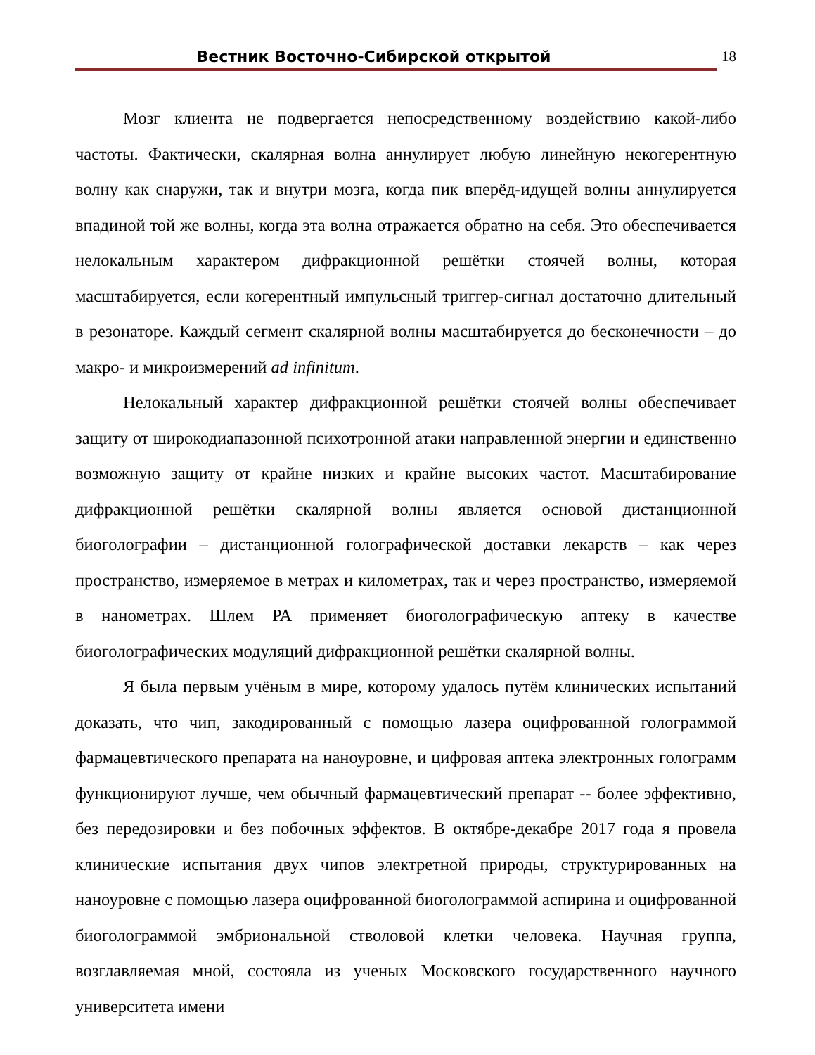Вестник Восточно-Сибирской открытой
18
Мозг клиента не подвергается непосредственному воздействию какой-либо частоты. Фактически, скалярная волна аннулирует любую линейную некогерентную волну как снаружи, так и внутри мозга, когда пик вперёд-идущей волны аннулируется впадиной той же волны, когда эта волна отражается обратно на себя. Это обеспечивается нелокальным характером дифракционной решётки стоячей волны, которая масштабируется, если когерентный импульсный триггер-сигнал достаточно длительный в резонаторе. Каждый сегмент скалярной волны масштабируется до бесконечности – до макро- и микроизмерений ad infinitum.
Нелокальный характер дифракционной решётки стоячей волны обеспечивает защиту от широкодиапазонной психотронной атаки направленной энергии и единственно возможную защиту от крайне низких и крайне высоких частот. Масштабирование дифракционной решётки скалярной волны является основой дистанционной биоголографии – дистанционной голографической доставки лекарств – как через пространство, измеряемое в метрах и километрах, так и через пространство, измеряемой в нанометрах. Шлем РА применяет биоголографическую аптеку в качестве биоголографических модуляций дифракционной решётки скалярной волны.
Я была первым учёным в мире, которому удалось путём клинических испытаний доказать, что чип, закодированный с помощью лазера оцифрованной голограммой фармацевтического препарата на наноуровне, и цифровая аптека электронных голограмм функционируют лучше, чем обычный фармацевтический препарат -- более эффективно, без передозировки и без побочных эффектов. В октябре-декабре 2017 года я провела клинические испытания двух чипов электретной природы, структурированных на наноуровне с помощью лазера оцифрованной биоголограммой аспирина и оцифрованной биоголограммой эмбриональной стволовой клетки человека. Научная группа, возглавляемая мной, состояла из ученых Московского государственного научного университета имени